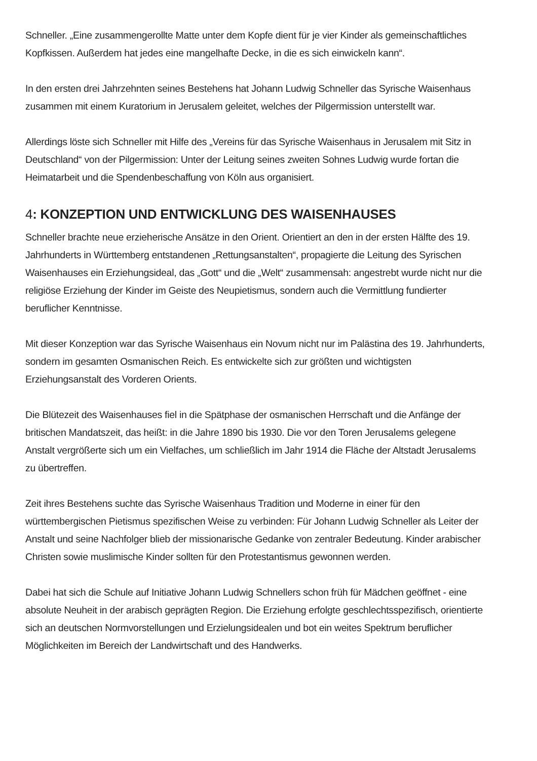Schneller. „Eine zusammengerollte Matte unter dem Kopfe dient für je vier Kinder als gemeinschaftliches Kopfkissen. Außerdem hat jedes eine mangelhafte Decke, in die es sich einwickeln kann“.
In den ersten drei Jahrzehnten seines Bestehens hat Johann Ludwig Schneller das Syrische Waisenhaus zusammen mit einem Kuratorium in Jerusalem geleitet, welches der Pilgermission unterstellt war.
Allerdings löste sich Schneller mit Hilfe des „Vereins für das Syrische Waisenhaus in Jerusalem mit Sitz in Deutschland“ von der Pilgermission: Unter der Leitung seines zweiten Sohnes Ludwig wurde fortan die Heimatarbeit und die Spendenbeschaffung von Köln aus organisiert.
4: KONZEPTION UND ENTWICKLUNG DES WAISENHAUSES
Schneller brachte neue erzieherische Ansätze in den Orient. Orientiert an den in der ersten Hälfte des 19. Jahrhunderts in Württemberg entstandenen „Rettungsanstalten“, propagierte die Leitung des Syrischen Waisenhauses ein Erziehungsideal, das „Gott“ und die „Welt“ zusammensah: angestrebt wurde nicht nur die religiöse Erziehung der Kinder im Geiste des Neupietismus, sondern auch die Vermittlung fundierter beruflicher Kenntnisse.
Mit dieser Konzeption war das Syrische Waisenhaus ein Novum nicht nur im Palästina des 19. Jahrhunderts, sondern im gesamten Osmanischen Reich. Es entwickelte sich zur größten und wichtigsten Erziehungsanstalt des Vorderen Orients.
Die Blütezeit des Waisenhauses fiel in die Spätphase der osmanischen Herrschaft und die Anfänge der britischen Mandatszeit, das heißt: in die Jahre 1890 bis 1930. Die vor den Toren Jerusalems gelegene Anstalt vergrößerte sich um ein Vielfaches, um schließlich im Jahr 1914 die Fläche der Altstadt Jerusalems zu übertreffen.
Zeit ihres Bestehens suchte das Syrische Waisenhaus Tradition und Moderne in einer für den württembergischen Pietismus spezifischen Weise zu verbinden: Für Johann Ludwig Schneller als Leiter der Anstalt und seine Nachfolger blieb der missionarische Gedanke von zentraler Bedeutung. Kinder arabischer Christen sowie muslimische Kinder sollten für den Protestantismus gewonnen werden.
Dabei hat sich die Schule auf Initiative Johann Ludwig Schnellers schon früh für Mädchen geöffnet - eine absolute Neuheit in der arabisch geprägten Region. Die Erziehung erfolgte geschlechtsspezifisch, orientierte sich an deutschen Normvorstellungen und Erzielungsidealen und bot ein weites Spektrum beruflicher Möglichkeiten im Bereich der Landwirtschaft und des Handwerks.